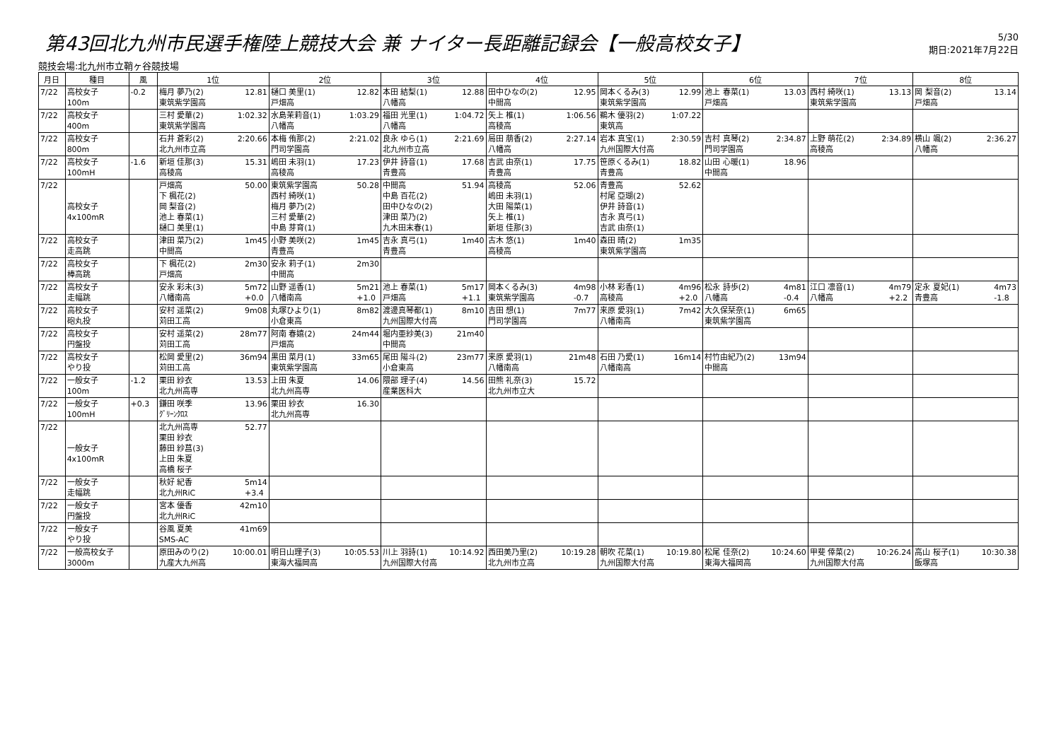第43回北九州市民選手権陸上競技大会 兼 ナイター長距離記録会【一般高校女子】
5/30
期日:2021年7月22日
競技会場:北九州市立鞘ヶ谷競技場
| 月日 | 種目 | 風 | 1位 | 2位 | 3位 | 4位 | 5位 | 6位 | 7位 | 8位 |
| --- | --- | --- | --- | --- | --- | --- | --- | --- | --- | --- |
| 7/22 | 高校女子 100m | -0.2 | 12.81 梅月 夢乃(2) 東筑紫学園高 | 12.82 樋口 美里(1) 戸畑高 | 12.88 本田 結梨(1) 八幡高 | 12.95 田中ひなの(2) 中間高 | 12.99 岡本くるみ(3) 東筑紫学園高 | 13.03 池上 春菜(1) 戸畑高 | 13.13 西村 綺咲(1) 東筑紫学園高 | 13.14 岡 梨音(2) 戸畑高 |
| 7/22 | 高校女子 400m | | 1:02.32 三村 愛華(2) 東筑紫学園高 | 1:03.29 水島茉莉音(1) 八幡高 | 1:04.72 福田 光里(1) 八幡高 | 1:06.56 矢上 椎(1) 高稜高 | 1:07.22 鵜木 優羽(2) 東筑高 | | | |
| 7/22 | 高校女子 800m | | 2:20.66 石井 蒼彩(2) 北九州市立高 | 2:21.02 本梅 侑那(2) 門司学園高 | 2:21.69 良永 ゆら(1) 北九州市立高 | 2:27.14 局田 萠香(2) 八幡高 | 2:30.59 岩本 真宝(1) 九州国際大付高 | 2:34.87 吉村 真琴(2) 門司学園高 | 2:34.89 上野 萌花(2) 高稜高 | 2:36.27 横山 颯(2) 八幡高 |
| 7/22 | 高校女子 100mH | -1.6 | 15.31 新垣 佳那(3) 高稜高 | 17.23 嶋田 未羽(1) 高稜高 | 17.68 伊井 詩音(1) 青豊高 | 17.75 吉武 由奈(1) 青豊高 | 18.82 笹原くるみ(1) 青豊高 | 18.96 山田 心暖(1) 中間高 | | |
| 7/22 | 高校女子 4x100mR | | 50.00 戸畑高 下 楓花(2) 岡 梨音(2) 池上 春菜(1) 樋口 美里(1) | 50.28 東筑紫学園高 西村 綺咲(1) 梅月 夢乃(2) 三村 愛華(2) 中島 芽育(1) | 51.94 中間高 中島 百花(2) 田中ひなの(2) 津田 菜乃(2) 九木田末春(1) | 52.06 高稜高 嶋田 未羽(1) 大田 陽菜(1) 矢上 椎(1) 新垣 佳那(3) | 52.62 青豊高 村尾 亞瑚(2) 伊井 詩音(1) 吉永 真弓(1) 吉武 由奈(1) | | | |
| 7/22 | 高校女子 走高跳 | | 1m45 津田 菜乃(2) 中間高 | 1m45 小野 美咲(2) 青豊高 | 1m40 吉永 真弓(1) 青豊高 | 1m40 古木 悠(1) 高稜高 | 1m35 森田 晴(2) 東筑紫学園高 | | | |
| 7/22 | 高校女子 棒高跳 | | 2m30 下 楓花(2) 戸畑高 | 2m30 安永 莉子(1) 中間高 | | | | | | |
| 7/22 | 高校女子 走幅跳 | | 5m72 +0.0 安永 彩未(3) 八幡南高 | 5m21 +1.0 山野 遥香(1) 八幡南高 | 5m17 +1.1 池上 春菜(1) 戸畑高 | 4m98 -0.7 岡本くるみ(3) 東筑紫学園高 | 4m96 +2.0 小林 彩香(1) 高稜高 | 4m81 -0.4 松永 詩歩(2) 八幡高 | 4m79 +2.2 江口 凛音(1) 八幡高 | 4m73 -1.8 定永 夏妃(1) 青豊高 |
| 7/22 | 高校女子 砲丸投 | | 9m08 安村 遥菜(2) 苅田工高 | 8m82 丸塚ひより(1) 小倉東高 | 8m10 渡邊真琴都(1) 九州国際大付高 | 7m77 吉田 想(1) 門司学園高 | 7m42 来原 愛羽(1) 八幡南高 | 6m65 大久保栞奈(1) 東筑紫学園高 | | |
| 7/22 | 高校女子 円盤投 | | 28m77 安村 遥菜(2) 苅田工高 | 24m44 阿南 春嬉(2) 戸畑高 | 21m40 堀内亜紗美(3) 中間高 | | | | | |
| 7/22 | 高校女子 やり投 | | 36m94 松岡 愛里(2) 苅田工高 | 33m65 黒田 菜月(1) 東筑紫学園高 | 23m77 尾田 陽斗(2) 小倉東高 | 21m48 来原 愛羽(1) 八幡南高 | 16m14 石田 乃愛(1) 八幡南高 | 13m94 村竹由紀乃(2) 中間高 | | |
| 7/22 | 一般女子 100m | -1.2 | 13.53 栗田 紗衣 北九州高専 | 14.06 上田 朱夏 北九州高専 | 14.56 隈部 理子(4) 産業医科大 | 15.72 田熊 礼奈(3) 北九州市立大 | | | | |
| 7/22 | 一般女子 100mH | +0.3 | 13.96 鎌田 咲季 ｸﾞﾘｰﾝｸﾛｽ | 16.30 栗田 紗衣 北九州高専 | | | | | | |
| 7/22 | 一般女子 4x100mR | | 52.77 北九州高専 栗田 紗衣 藤田 紗菖(3) 上田 朱夏 高橋 桜子 | | | | | | | |
| 7/22 | 一般女子 走幅跳 | | 5m14 +3.4 秋好 紀香 北九州RiC | | | | | | | |
| 7/22 | 一般女子 円盤投 | | 42m10 宮本 優香 北九州RiC | | | | | | | |
| 7/22 | 一般女子 やり投 | | 41m69 谷風 夏美 SMS-AC | | | | | | | |
| 7/22 | 一般高校女子 3000m | | 10:00.01 原田みのり(2) 九産大九州高 | 10:05.53 明日山理子(3) 東海大福岡高 | 10:14.92 川上 羽詩(1) 九州国際大付高 | 10:19.28 西田美乃里(2) 北九州市立高 | 10:19.80 朝吹 花菜(1) 九州国際大付高 | 10:24.60 松尾 佳奈(2) 東海大福岡高 | 10:26.24 甲斐 倖菜(2) 九州国際大付高 | 10:30.38 高山 桜子(1) 飯塚高 |